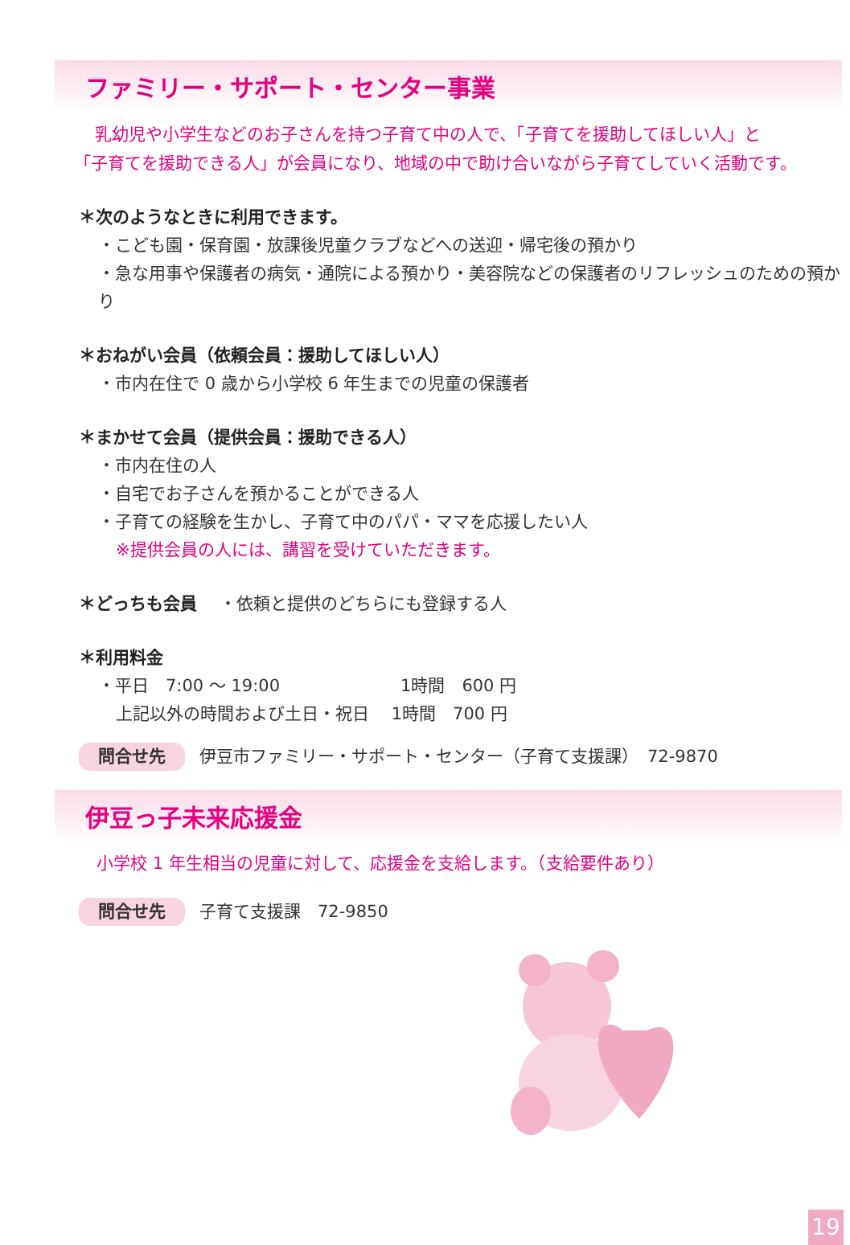ファミリー・サポート・センター事業
乳幼児や小学生などのお子さんを持つ子育て中の人で、「子育てを援助してほしい人」と
「子育てを援助できる人」が会員になり、地域の中で助け合いながら子育てしていく活動です。
＊次のようなときに利用できます。
・こども園・保育園・放課後児童クラブなどへの送迎・帰宅後の預かり
・急な用事や保護者の病気・通院による預かり・美容院などの保護者のリフレッシュのための預かり
＊おねがい会員（依頼会員：援助してほしい人）
・市内在住で 0 歳から小学校 6 年生までの児童の保護者
＊まかせて会員（提供会員：援助できる人）
・市内在住の人
・自宅でお子さんを預かることができる人
・子育ての経験を生かし、子育て中のパパ・ママを応援したい人
※提供会員の人には、講習を受けていただきます。
＊どっちも会員 　・依頼と提供のどちらにも登録する人
＊利用料金
・平日　7:00 ～ 19:00 1時間　600 円
上記以外の時間および土日・祝日　 1時間　700 円
問合せ先 伊豆市ファミリー・サポート・センター（子育て支援課）　72-9870
伊豆っ子未来応援金
小学校 1 年生相当の児童に対して、応援金を支給します。（支給要件あり）
問合せ先 子育て支援課　72-9850
19